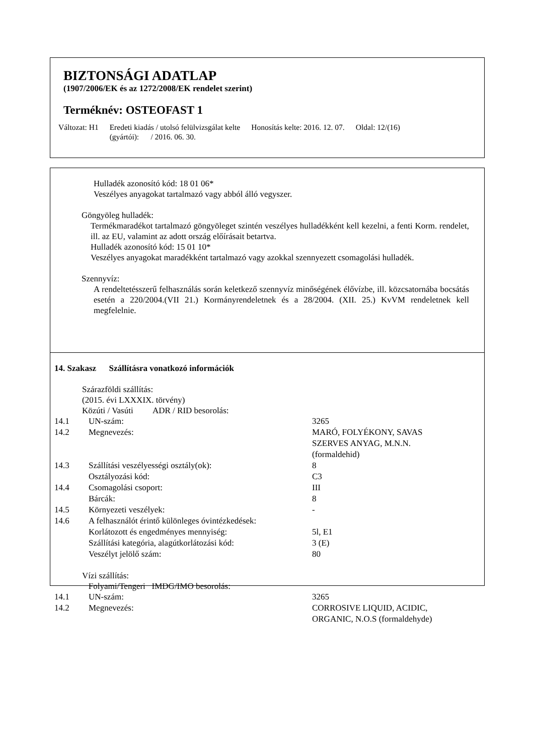BIZTONSÁGI ADATLAP
(1907/2006/EK és az 1272/2008/EK rendelet szerint)
Terméknév: OSTEOFAST 1
Változat: H1 Eredeti kiadás / utolsó felülvizsgálat kelte
(gyártói): / 2016. 06. 30.
Honosítás kelte: 2016. 12. 07. Oldal: 12/(16)
Hulladék azonosító kód: 18 01 06*
Veszélyes anyagokat tartalmazó vagy abból álló vegyszer.
Göngyöleg hulladék:
Termékmaradékot tartalmazó göngyöleget szintén veszélyes hulladékként kell kezelni, a fenti Korm. rendelet, ill. az EU, valamint az adott ország előírásait betartva.
Hulladék azonosító kód: 15 01 10*
Veszélyes anyagokat maradékként tartalmazó vagy azokkal szennyezett csomagolási hulladék.
Szennyvíz:
A rendeltetésszerű felhasználás során keletkező szennyvíz minőségének élővízbe, ill. közcsatornába bocsátás esetén a 220/2004.(VII 21.) Kormányrendeletnek és a 28/2004. (XII. 25.) KvVM rendeletnek kell megfelelnie.
14. Szakasz Szállításra vonatkozó információk
Szárazföldi szállítás:
(2015. évi LXXXIX. törvény)
Közúti / Vasúti ADR / RID besorolás:
| 14.1 | UN-szám: | 3265 |
| 14.2 | Megnevezés: | MARÓ, FOLYÉKONY, SAVAS SZERVES ANYAG, M.N.N. (formaldehid) |
| 14.3 | Szállítási veszélyességi osztály(ok): | 8 |
| | Osztályozási kód: | C3 |
| 14.4 | Csomagolási csoport: | III |
| | Bárcák: | 8 |
| 14.5 | Környezeti veszélyek: | - |
| 14.6 | A felhasználót érintő különleges óvintézkedések: | |
| | Korlátozott és engedményes mennyiség: | 5l, E1 |
| | Szállítási kategória, alagútkorlátozási kód: | 3 (E) |
| | Veszélyt jelölő szám: | 80 |
Vízi szállítás:
Folyami/Tengeri IMDG/IMO besorolás:
| 14.1 | UN-szám: | 3265 |
| 14.2 | Megnevezés: | CORROSIVE LIQUID, ACIDIC, ORGANIC, N.O.S (formaldehyde) |